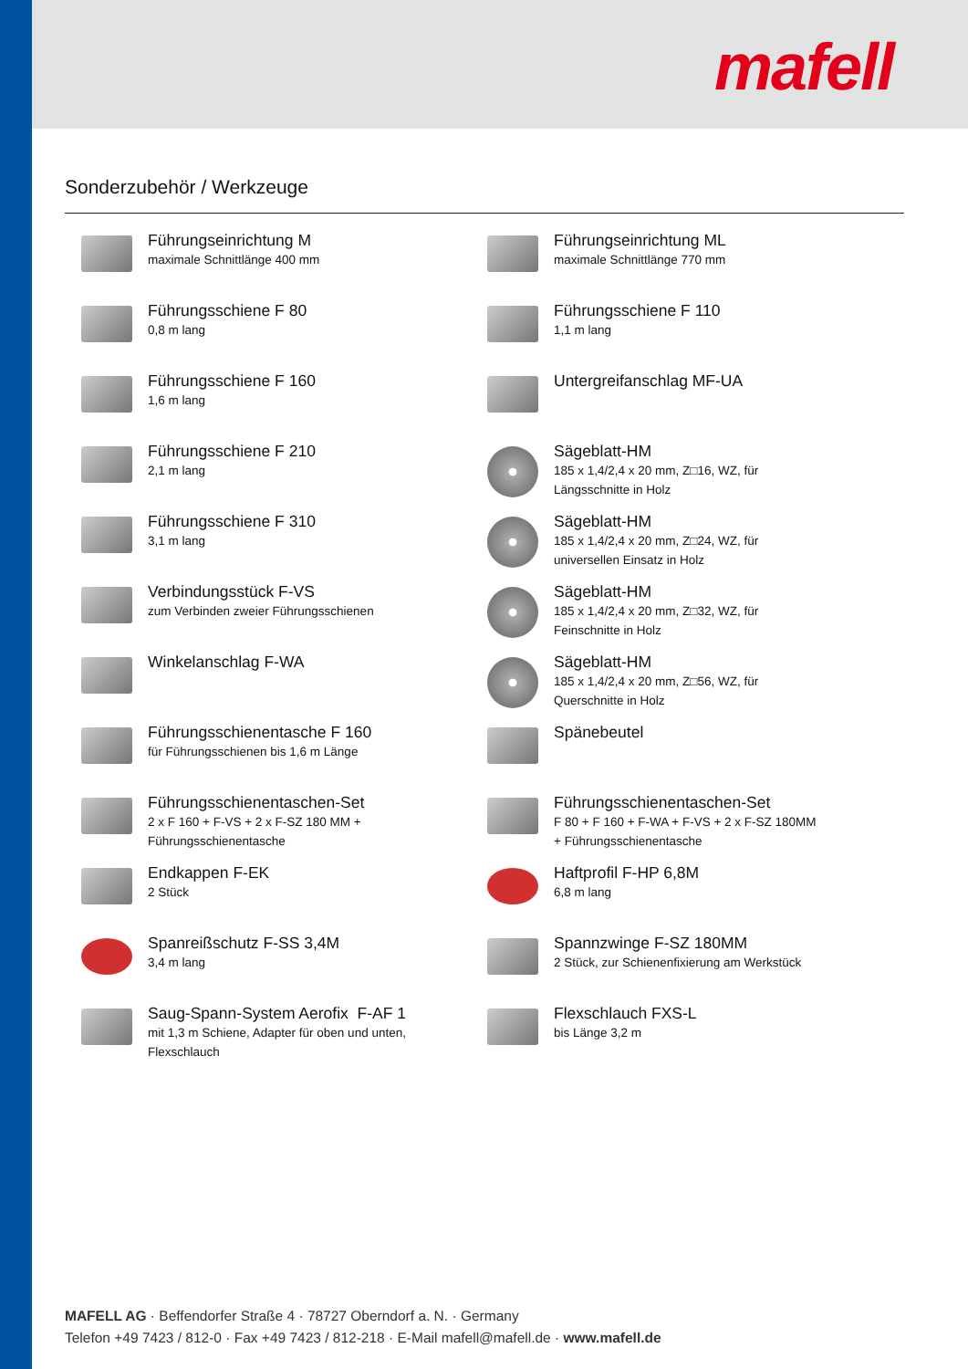mafell
Sonderzubehör / Werkzeuge
Führungseinrichtung M
maximale Schnittlänge 400 mm
Führungsschiene F 80
0,8 m lang
Führungsschiene F 160
1,6 m lang
Führungsschiene F 210
2,1 m lang
Führungsschiene F 310
3,1 m lang
Verbindungsstück F-VS
zum Verbinden zweier Führungsschienen
Winkelanschlag F-WA
Führungsschienentasche F 160
für Führungsschienen bis 1,6 m Länge
Führungsschienentaschen-Set
2 x F 160 + F-VS + 2 x F-SZ 180 MM +
Führungsschienentasche
Endkappen F-EK
2 Stück
Spanreißschutz F-SS 3,4M
3,4 m lang
Saug-Spann-System Aerofix F-AF 1
mit 1,3 m Schiene, Adapter für oben und unten,
Flexschlauch
Führungseinrichtung ML
maximale Schnittlänge 770 mm
Führungsschiene F 110
1,1 m lang
Untergreifanschlag MF-UA
Sägeblatt-HM
185 x 1,4/2,4 x 20 mm, Z□16, WZ, für
Längsschnitte in Holz
Sägeblatt-HM
185 x 1,4/2,4 x 20 mm, Z□24, WZ, für
universellen Einsatz in Holz
Sägeblatt-HM
185 x 1,4/2,4 x 20 mm, Z□32, WZ, für
Feinschnitte in Holz
Sägeblatt-HM
185 x 1,4/2,4 x 20 mm, Z□56, WZ, für
Querschnitte in Holz
Spänebeutel
Führungsschienentaschen-Set
F 80 + F 160 + F-WA + F-VS + 2 x F-SZ 180MM
+ Führungsschienentasche
Haftprofil F-HP 6,8M
6,8 m lang
Spannzwinge F-SZ 180MM
2 Stück, zur Schienenfixierung am Werkstück
Flexschlauch FXS-L
bis Länge 3,2 m
MAFELL AG · Beffendorfer Straße 4 · 78727 Oberndorf a. N. · Germany
Telefon +49 7423 / 812-0 · Fax +49 7423 / 812-218 · E-Mail mafell@mafell.de · www.mafell.de